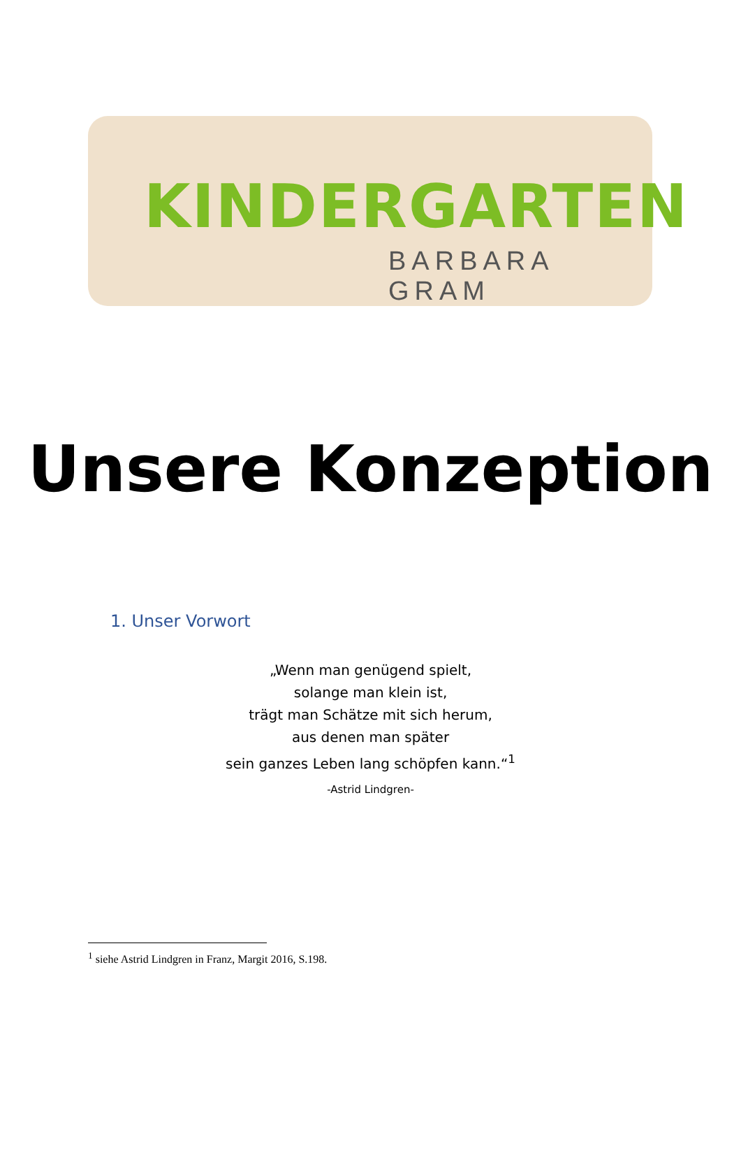KINDERGARTEN
BARBARA GRAM
Unsere Konzeption
1. Unser Vorwort
„Wenn man genügend spielt,
solange man klein ist,
trägt man Schätze mit sich herum,
aus denen man später
sein ganzes Leben lang schöpfen kann.“<sup>1</sup>
-Astrid Lindgren-
<sup>1</sup> siehe Astrid Lindgren in Franz, Margit 2016, S.198.